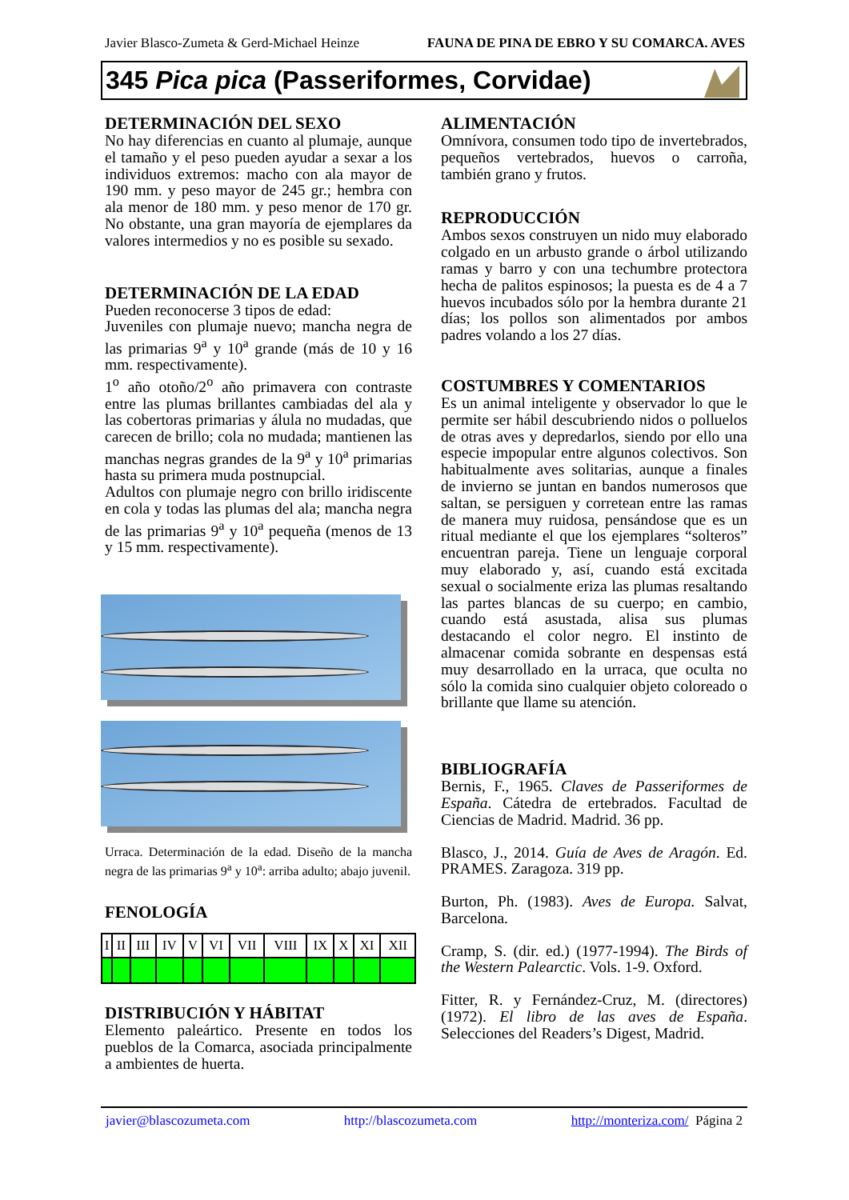Javier Blasco-Zumeta & Gerd-Michael Heinze FAUNA DE PINA DE EBRO Y SU COMARCA. AVES
345 Pica pica (Passeriformes, Corvidae)
DETERMINACIÓN DEL SEXO
No hay diferencias en cuanto al plumaje, aunque el tamaño y el peso pueden ayudar a sexar a los individuos extremos: macho con ala mayor de 190 mm. y peso mayor de 245 gr.; hembra con ala menor de 180 mm. y peso menor de 170 gr. No obstante, una gran mayoría de ejemplares da valores intermedios y no es posible su sexado.
DETERMINACIÓN DE LA EDAD
Pueden reconocerse 3 tipos de edad:
Juveniles con plumaje nuevo; mancha negra de las primarias 9<sup>a</sup> y 10<sup>a</sup> grande (más de 10 y 16 mm. respectivamente).
1<sup>o</sup> año otoño/2<sup>o</sup> año primavera con contraste entre las plumas brillantes cambiadas del ala y las cobertoras primarias y álula no mudadas, que carecen de brillo; cola no mudada; mantienen las manchas negras grandes de la 9<sup>a</sup> y 10<sup>a</sup> primarias hasta su primera muda postnupcial.
Adultos con plumaje negro con brillo iridiscente en cola y todas las plumas del ala; mancha negra de las primarias 9<sup>a</sup> y 10<sup>a</sup> pequeña (menos de 13 y 15 mm. respectivamente).
Urraca. Determinación de la edad. Diseño de la mancha negra de las primarias 9<sup>a</sup> y 10<sup>a</sup>: arriba adulto; abajo juvenil.
FENOLOGÍA
| I | II | III | IV | V | VI | VII | VIII | IX | X | XI | XII |
DISTRIBUCIÓN Y HÁBITAT
Elemento paleártico. Presente en todos los pueblos de la Comarca, asociada principalmente a ambientes de huerta.
ALIMENTACIÓN
Omnívora, consumen todo tipo de invertebrados, pequeños vertebrados, huevos o carroña, también grano y frutos.
REPRODUCCIÓN
Ambos sexos construyen un nido muy elaborado colgado en un arbusto grande o árbol utilizando ramas y barro y con una techumbre protectora hecha de palitos espinosos; la puesta es de 4 a 7 huevos incubados sólo por la hembra durante 21 días; los pollos son alimentados por ambos padres volando a los 27 días.
COSTUMBRES Y COMENTARIOS
Es un animal inteligente y observador lo que le permite ser hábil descubriendo nidos o polluelos de otras aves y depredarlos, siendo por ello una especie impopular entre algunos colectivos. Son habitualmente aves solitarias, aunque a finales de invierno se juntan en bandos numerosos que saltan, se persiguen y corretean entre las ramas de manera muy ruidosa, pensándose que es un ritual mediante el que los ejemplares “solteros” encuentran pareja. Tiene un lenguaje corporal muy elaborado y, así, cuando está excitada sexual o socialmente eriza las plumas resaltando las partes blancas de su cuerpo; en cambio, cuando está asustada, alisa sus plumas destacando el color negro. El instinto de almacenar comida sobrante en despensas está muy desarrollado en la urraca, que oculta no sólo la comida sino cualquier objeto coloreado o brillante que llame su atención.
BIBLIOGRAFÍA
Bernis, F., 1965. Claves de Passeriformes de España. Cátedra de ertebrados. Facultad de Ciencias de Madrid. Madrid. 36 pp.
Blasco, J., 2014. Guía de Aves de Aragón. Ed. PRAMES. Zaragoza. 319 pp.
Burton, Ph. (1983). Aves de Europa. Salvat, Barcelona.
Cramp, S. (dir. ed.) (1977-1994). The Birds of the Western Palearctic. Vols. 1-9. Oxford.
Fitter, R. y Fernández-Cruz, M. (directores) (1972). El libro de las aves de España. Selecciones del Readers’s Digest, Madrid.
javier@blascozumeta.com http://blascozumeta.com http://monteriza.com/ Página 2